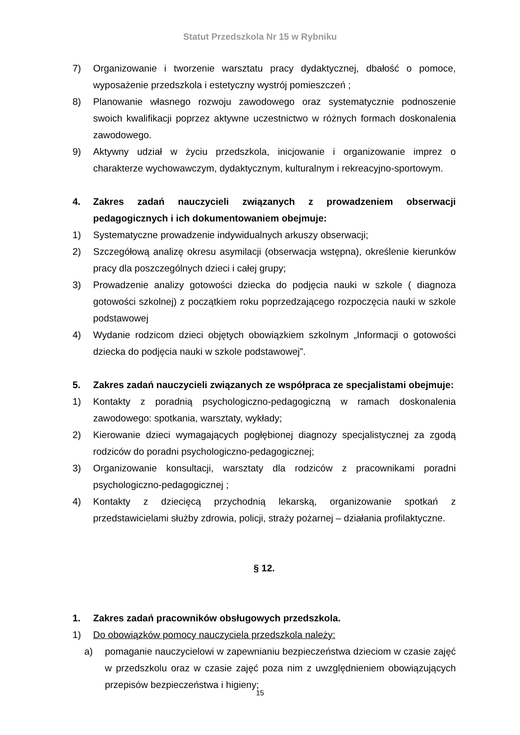Statut Przedszkola Nr 15 w Rybniku
7) Organizowanie i tworzenie warsztatu pracy dydaktycznej, dbałość o pomoce, wyposażenie przedszkola i estetyczny wystrój pomieszczeń ;
8) Planowanie własnego rozwoju zawodowego oraz systematycznie podnoszenie swoich kwalifikacji poprzez aktywne uczestnictwo w różnych formach doskonalenia zawodowego.
9) Aktywny udział w życiu przedszkola, inicjowanie i organizowanie imprez o charakterze wychowawczym, dydaktycznym, kulturalnym i rekreacyjno-sportowym.
4. Zakres zadań nauczycieli związanych z prowadzeniem obserwacji pedagogicznych i ich dokumentowaniem obejmuje:
1) Systematyczne prowadzenie indywidualnych arkuszy obserwacji;
2) Szczegółową analizę okresu asymilacji (obserwacja wstępna), określenie kierunków pracy dla poszczególnych dzieci i całej grupy;
3) Prowadzenie analizy gotowości dziecka do podjęcia nauki w szkole ( diagnoza gotowości szkolnej) z początkiem roku poprzedzającego rozpoczęcia nauki w szkole podstawowej
4) Wydanie rodzicom dzieci objętych obowiązkiem szkolnym „Informacji o gotowości dziecka do podjęcia nauki w szkole podstawowej”.
5. Zakres zadań nauczycieli związanych ze współpraca ze specjalistami obejmuje:
1) Kontakty z poradnią psychologiczno-pedagogiczną w ramach doskonalenia zawodowego: spotkania, warsztaty, wykłady;
2) Kierowanie dzieci wymagających pogłębionej diagnozy specjalistycznej za zgodą rodziców do poradni psychologiczno-pedagogicznej;
3) Organizowanie konsultacji, warsztaty dla rodziców z pracownikami poradni psychologiczno-pedagogicznej ;
4) Kontakty z dziecięcą przychodnią lekarską, organizowanie spotkań z przedstawicielami służby zdrowia, policji, straży pożarnej – działania profilaktyczne.
§ 12.
1. Zakres zadań pracowników obsługowych przedszkola.
1) Do obowiązków pomocy nauczyciela przedszkola należy:
a) pomaganie nauczycielowi w zapewnianiu bezpieczeństwa dzieciom w czasie zajęć w przedszkolu oraz w czasie zajęć poza nim z uwzględnieniem obowiązujących przepisów bezpieczeństwa i higieny;
15